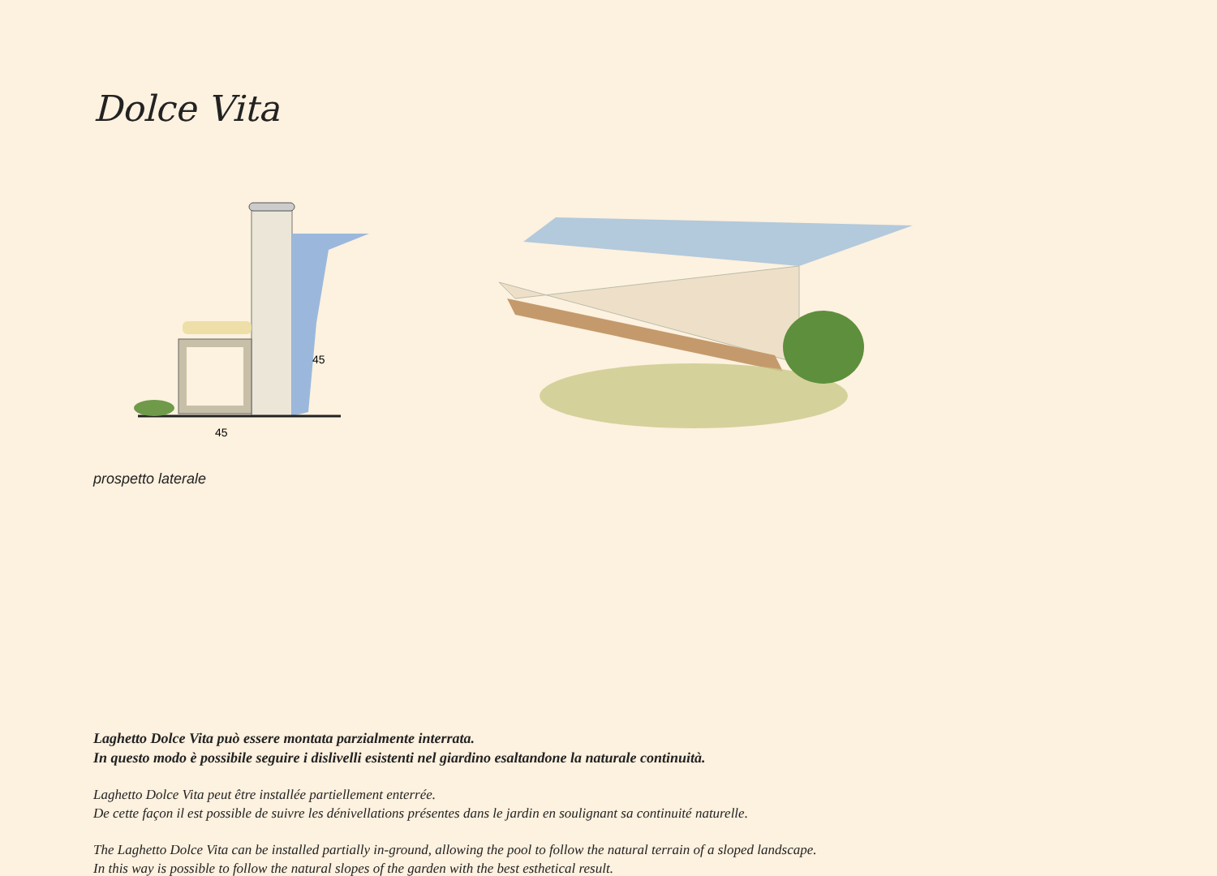Dolce Vita
45
45
prospetto laterale
Laghetto Dolce Vita può essere montata parzialmente interrata.
In questo modo è possibile seguire i dislivelli esistenti nel giardino esaltandone la naturale continuità.
Laghetto Dolce Vita peut être installée partiellement enterrée.
De cette façon il est possible de suivre les dénivellations présentes dans le jardin en soulignant sa continuité naturelle.
The Laghetto Dolce Vita can be installed partially in-ground, allowing the pool to follow the natural terrain of a sloped landscape.
In this way is possible to follow the natural slopes of the garden with the best esthetical result.